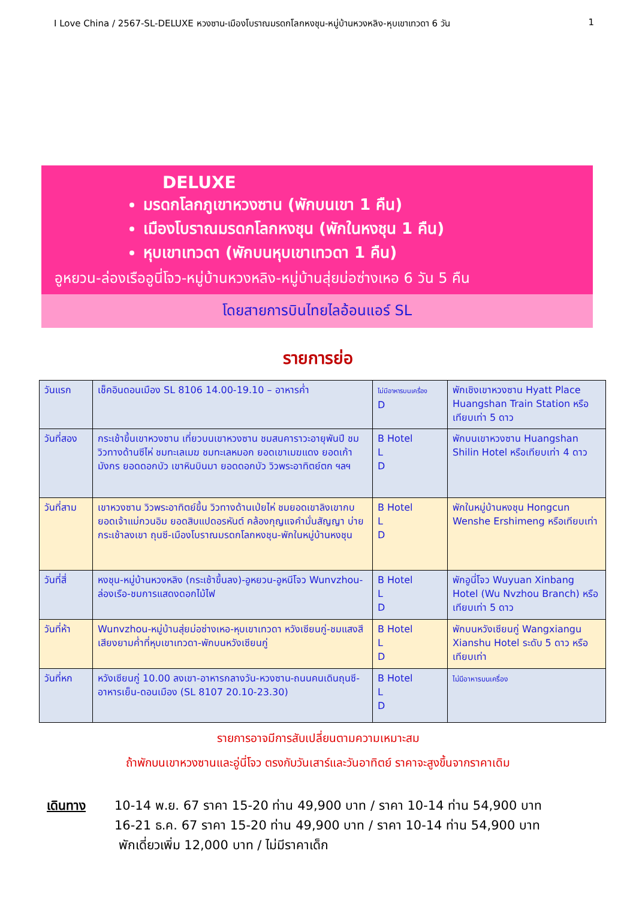I Love China / 2567-SL-DELUXE หวงซาน-เมืองโบราณมรดกโลกหงชุน-หมู่บ้านหวงหลิง-หุบเขาเทวดา 6 วัน 1
DELUXE
มรดกโลกภูเขาหวงซาน (พักบนเขา 1 คืน)
เมืองโบราณมรดกโลกหงชุน (พักในหงชุน 1 คืน)
หุบเขาเทวดา (พักบนหุบเขาเทวดา 1 คืน)
อูหยวน-ล่องเรืออูนี่โจว-หมู่บ้านหวงหลิง-หมู่บ้านสุ่ยม่อซ่างเหอ 6 วัน 5 คืน
โดยสายการบินไทยไลอ้อนแอร์ SL
รายการย่อ
| วันแรก | เช็คอินดอนเมือง SL 8106 14.00-19.10 – อาหารค่ำ | ไม่มีอาหารบนเครื่อง D | พักเชิงเขาหวงซาน Hyatt Place Huangshan Train Station หรือเทียบเท่า 5 ดาว |
| วันที่สอง | กระเช้าขึ้นเขาหวงซาน เที่ยวบนเขาหวงซาน ชมสนคาราวะอายุพันปี ชมวิวทางด้านซีไห่ ชมทะเลเมฆ ชมทะเลหมอก ยอดเขาเมฆแดง ยอดเก้ามังกร ยอดดอกบัว เขาหินบินมา ยอดดอกบัว วิวพระอาทิตย์ตก ฯลฯ | B Hotel L D | พักบนเขาหวงซาน Huangshan Shilin Hotel หรือเทียบเท่า 4 ดาว |
| วันที่สาม | เขาหวงซาน วิวพระอาทิตย์ขึ้น วิวทางด้านเป่ยไห่ ชมยอดเขาลิงเขากบ ยอดเจ้าแม่กวนอิม ยอดสิบแปดอรหันต์ คล้องกุญแจคำมั่นสัญญา บ่ายกระเช้าลงเขา ถุนซี-เมืองโบราณมรดกโลกหงชุน-พักในหมู่บ้านหงชุน | B Hotel L D | พักในหมู่บ้านหงชุน Hongcun Wenshe Ershimeng หรือเทียบเท่า |
| วันที่สี่ | หงชุน-หมู่บ้านหวงหลิง (กระเช้าขึ้นลง)-อูหยวน-อูหนีโจว Wunvzhou-ล่องเรือ-ชมการแสดงดอกไม้ไฟ | B Hotel L D | พักอูนี่โจว Wuyuan Xinbang Hotel (Wu Nvzhou Branch) หรือเทียบเท่า 5 ดาว |
| วันที่ห้า | Wunvzhou-หมู่บ้านสุ่ยม่อซ่างเหอ-หุบเขาเทวดา หวังเซียนกู่-ชมแสงสีเสียงยามค่ำที่หุบเขาเทวดา-พักบนหวังเซียนกู่ | B Hotel L D | พักบนหวังเซียนกู่ Wangxiangu Xianshu Hotel ระดับ 5 ดาว หรือเทียบเท่า |
| วันที่หก | หวังเซียนกู่ 10.00 ลงเขา-อาหารกลางวัน-หวงซาน-ถนนคนเดินถุนซี-อาหารเย็น-ดอนเมือง (SL 8107 20.10-23.30) | B Hotel L D | ไม่มีอาหารบนเครื่อง |
รายการอาจมีการสับเปลี่ยนตามความเหมาะสม
ถ้าพักบนเขาหวงซานและอู่นี่โจว ตรงกับวันเสาร์และวันอาทิตย์ ราคาจะสูงขึ้นจากราคาเดิม
เดินทาง 10-14 พ.ย. 67 ราคา 15-20 ท่าน 49,900 บาท / ราคา 10-14 ท่าน 54,900 บาท
16-21 ธ.ค. 67 ราคา 15-20 ท่าน 49,900 บาท / ราคา 10-14 ท่าน 54,900 บาท
พักเดี่ยวเพิ่ม 12,000 บาท / ไม่มีราคาเด็ก